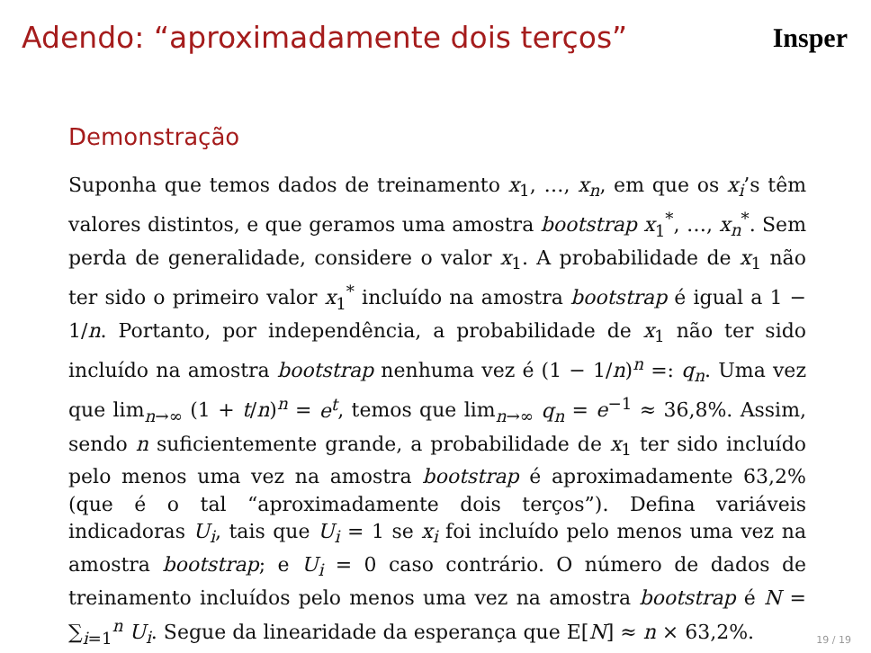Adendo: “aproximadamente dois terços”
Insper
Demonstração
Suponha que temos dados de treinamento x<sub>1</sub>, …, x<sub>n</sub>, em que os x<sub>i</sub>’s têm valores distintos, e que geramos uma amostra bootstrap x<sub>1</sub><sup>*</sup>, …, x<sub>n</sub><sup>*</sup>. Sem perda de generalidade, considere o valor x<sub>1</sub>. A probabilidade de x<sub>1</sub> não ter sido o primeiro valor x<sub>1</sub><sup>*</sup> incluído na amostra bootstrap é igual a 1 − 1/n. Portanto, por independência, a probabilidade de x<sub>1</sub> não ter sido incluído na amostra bootstrap nenhuma vez é (1 − 1/n)<sup>n</sup> =: q<sub>n</sub>. Uma vez que lim<sub>n→∞</sub> (1 + t/n)<sup>n</sup> = e<sup>t</sup>, temos que lim<sub>n→∞</sub> q<sub>n</sub> = e<sup>−1</sup> ≈ 36,8%. Assim, sendo n suficientemente grande, a probabilidade de x<sub>1</sub> ter sido incluído pelo menos uma vez na amostra bootstrap é aproximadamente 63,2% (que é o tal “aproximadamente dois terços”). Defina variáveis indicadoras U<sub>i</sub>, tais que U<sub>i</sub> = 1 se x<sub>i</sub> foi incluído pelo menos uma vez na amostra bootstrap; e U<sub>i</sub> = 0 caso contrário. O número de dados de treinamento incluídos pelo menos uma vez na amostra bootstrap é N = ∑<sub>i=1</sub><sup>n</sup> U<sub>i</sub>. Segue da linearidade da esperança que E[N] ≈ n × 63,2%.
19 / 19